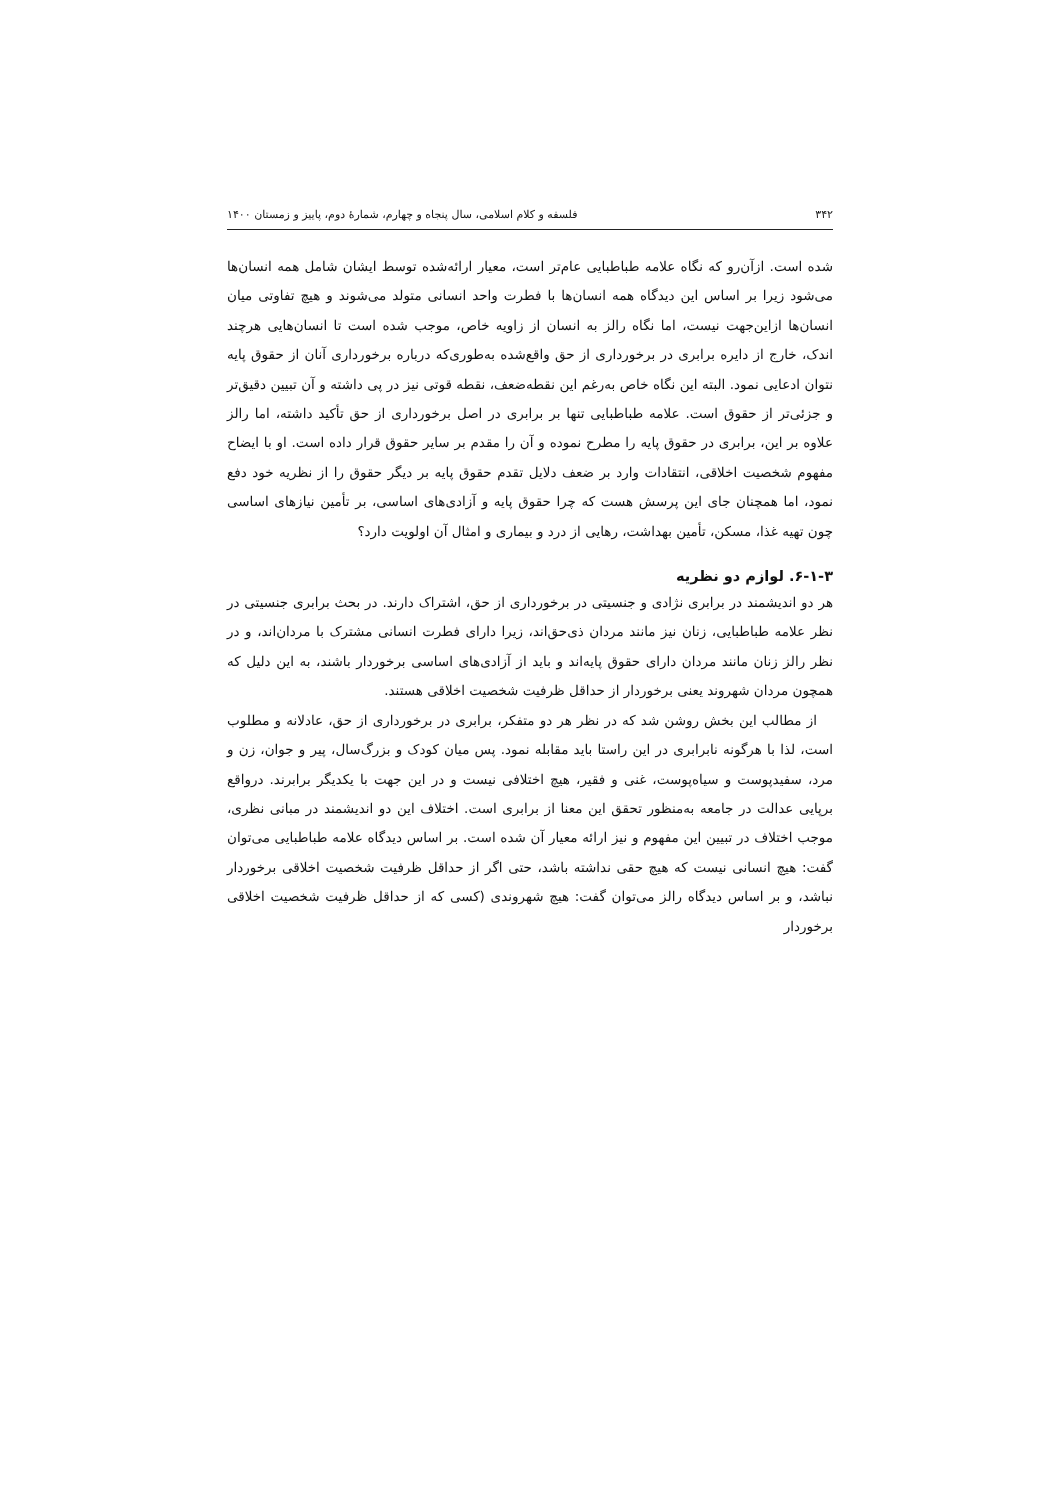۳۴۲ فلسفه و کلام اسلامی، سال پنجاه و چهارم، شمارهٔ دوم، پاییز و زمستان ۱۴۰۰
شده است. ازآن‌رو که نگاه علامه طباطبایی عام‌تر است، معیار ارائه‌شده توسط ایشان شامل همه انسان‌ها می‌شود زیرا بر اساس این دیدگاه همه انسان‌ها با فطرت واحد انسانی متولد می‌شوند و هیچ تفاوتی میان انسان‌ها ازاین‌جهت نیست، اما نگاه رالز به انسان از زاویه خاص، موجب شده است تا انسان‌هایی هرچند اندک، خارج از دایره برابری در برخورداری از حق واقع‌شده به‌طوری‌که درباره برخورداری آنان از حقوق پایه نتوان ادعایی نمود. البته این نگاه خاص به‌رغم این نقطه‌ضعف، نقطه قوتی نیز در پی داشته و آن تبیین دقیق‌تر و جزئی‌تر از حقوق است. علامه طباطبایی تنها بر برابری در اصل برخورداری از حق تأکید داشته، اما رالز علاوه بر این، برابری در حقوق پایه را مطرح نموده و آن را مقدم بر سایر حقوق قرار داده است. او با ایضاح مفهوم شخصیت اخلاقی، انتقادات وارد بر ضعف دلایل تقدم حقوق پایه بر دیگر حقوق را از نظریه خود دفع نمود، اما همچنان جای این پرسش هست که چرا حقوق پایه و آزادی‌های اساسی، بر تأمین نیازهای اساسی چون تهیه غذا، مسکن، تأمین بهداشت، رهایی از درد و بیماری و امثال آن اولویت دارد؟
۶-۱-۳. لوازم دو نظریه
هر دو اندیشمند در برابری نژادی و جنسیتی در برخورداری از حق، اشتراک دارند. در بحث برابری جنسیتی در نظر علامه طباطبایی، زنان نیز مانند مردان ذی‌حق‌اند، زیرا دارای فطرت انسانی مشترک با مردان‌اند، و در نظر رالز زنان مانند مردان دارای حقوق پایه‌اند و باید از آزادی‌های اساسی برخوردار باشند، به این دلیل که همچون مردان شهروند یعنی برخوردار از حداقل ظرفیت شخصیت اخلاقی هستند.
از مطالب این بخش روشن شد که در نظر هر دو متفکر، برابری در برخورداری از حق، عادلانه و مطلوب است، لذا با هرگونه نابرابری در این راستا باید مقابله نمود. پس میان کودک و بزرگ‌سال، پیر و جوان، زن و مرد، سفیدپوست و سیاه‌پوست، غنی و فقیر، هیچ اختلافی نیست و در این جهت با یکدیگر برابرند. درواقع برپایی عدالت در جامعه به‌منظور تحقق این معنا از برابری است. اختلاف این دو اندیشمند در مبانی نظری، موجب اختلاف در تبیین این مفهوم و نیز ارائه معیار آن شده است. بر اساس دیدگاه علامه طباطبایی می‌توان گفت: هیچ انسانی نیست که هیچ حقی نداشته باشد، حتی اگر از حداقل ظرفیت شخصیت اخلاقی برخوردار نباشد، و بر اساس دیدگاه رالز می‌توان گفت: هیچ شهروندی (کسی که از حداقل ظرفیت شخصیت اخلاقی برخوردار